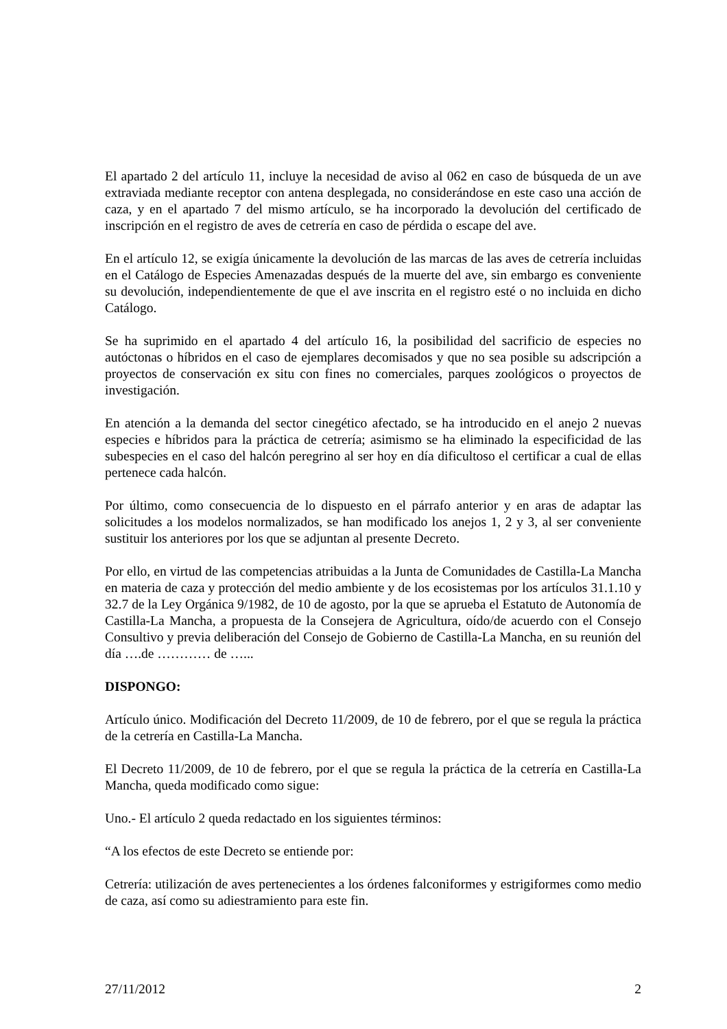El apartado 2 del artículo 11, incluye la necesidad de aviso al 062 en caso de búsqueda de un ave extraviada mediante receptor con antena desplegada, no considerándose en este caso una acción de caza, y en el apartado 7 del mismo artículo, se ha incorporado la devolución del certificado de inscripción en el registro de aves de cetrería en caso de pérdida o escape del ave.
En el artículo 12, se exigía únicamente la devolución de las marcas de las aves de cetrería incluidas en el Catálogo de Especies Amenazadas después de la muerte del ave, sin embargo es conveniente su devolución, independientemente de que el ave inscrita en el registro esté o no incluida en dicho Catálogo.
Se ha suprimido en el apartado 4 del artículo 16, la posibilidad del sacrificio de especies no autóctonas o híbridos en el caso de ejemplares decomisados y que no sea posible su adscripción a proyectos de conservación ex situ con fines no comerciales, parques zoológicos o proyectos de investigación.
En atención a la demanda del sector cinegético afectado, se ha introducido en el anejo 2 nuevas especies e híbridos para la práctica de cetrería; asimismo se ha eliminado la especificidad de las subespecies en el caso del halcón peregrino al ser hoy en día dificultoso el certificar a cual de ellas pertenece cada halcón.
Por último, como consecuencia de lo dispuesto en el párrafo anterior y en aras de adaptar las solicitudes a los modelos normalizados, se han modificado los anejos 1, 2 y 3, al ser conveniente sustituir los anteriores por los que se adjuntan al presente Decreto.
Por ello, en virtud de las competencias atribuidas a la Junta de Comunidades de Castilla-La Mancha en materia de caza y protección del medio ambiente y de los ecosistemas por los artículos 31.1.10 y 32.7 de la Ley Orgánica 9/1982, de 10 de agosto, por la que se aprueba el Estatuto de Autonomía de Castilla-La Mancha, a propuesta de la Consejera de Agricultura, oído/de acuerdo con el Consejo Consultivo y previa deliberación del Consejo de Gobierno de Castilla-La Mancha, en su reunión del día ….de ………… de …...
DISPONGO:
Artículo único. Modificación del Decreto 11/2009, de 10 de febrero, por el que se regula la práctica de la cetrería en Castilla-La Mancha.
El Decreto 11/2009, de 10 de febrero, por el que se regula la práctica de la cetrería en Castilla-La Mancha, queda modificado como sigue:
Uno.- El artículo 2 queda redactado en los siguientes términos:
“A los efectos de este Decreto se entiende por:
Cetrería: utilización de aves pertenecientes a los órdenes falconiformes y estrigiformes como medio de caza, así como su adiestramiento para este fin.
27/11/2012 2